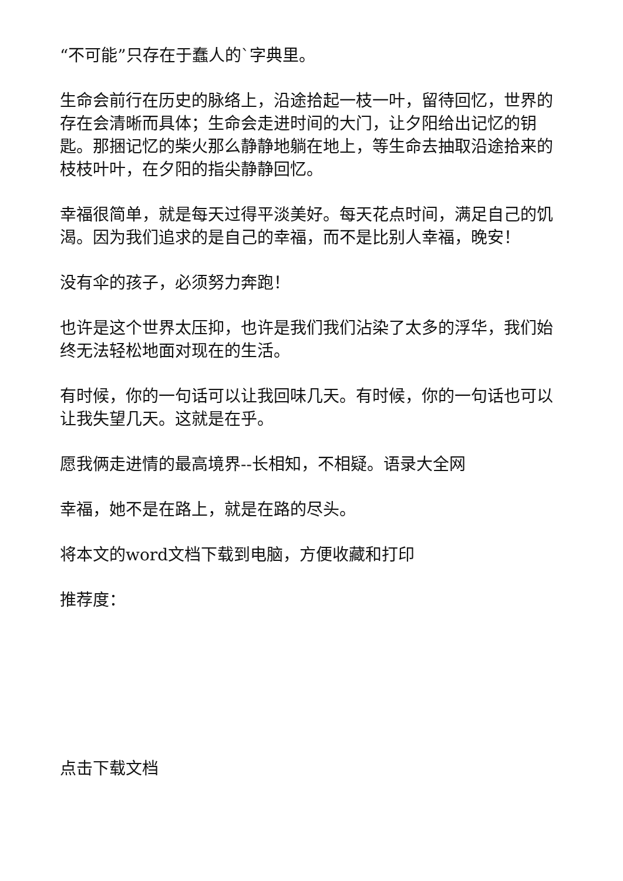“不可能”只存在于蠢人的`字典里。
生命会前行在历史的脉络上，沿途拾起一枝一叶，留待回忆，世界的存在会清晰而具体；生命会走进时间的大门，让夕阳给出记忆的钥匙。那捆记忆的柴火那么静静地躺在地上，等生命去抽取沿途拾来的枝枝叶叶，在夕阳的指尖静静回忆。
幸福很简单，就是每天过得平淡美好。每天花点时间，满足自己的饥渴。因为我们追求的是自己的幸福，而不是比别人幸福，晚安！
没有伞的孩子，必须努力奔跑！
也许是这个世界太压抑，也许是我们我们沾染了太多的浮华，我们始终无法轻松地面对现在的生活。
有时候，你的一句话可以让我回味几天。有时候，你的一句话也可以让我失望几天。这就是在乎。
愿我俩走进情的最高境界--长相知，不相疑。语录大全网
幸福，她不是在路上，就是在路的尽头。
将本文的word文档下载到电脑，方便收藏和打印
推荐度：
点击下载文档